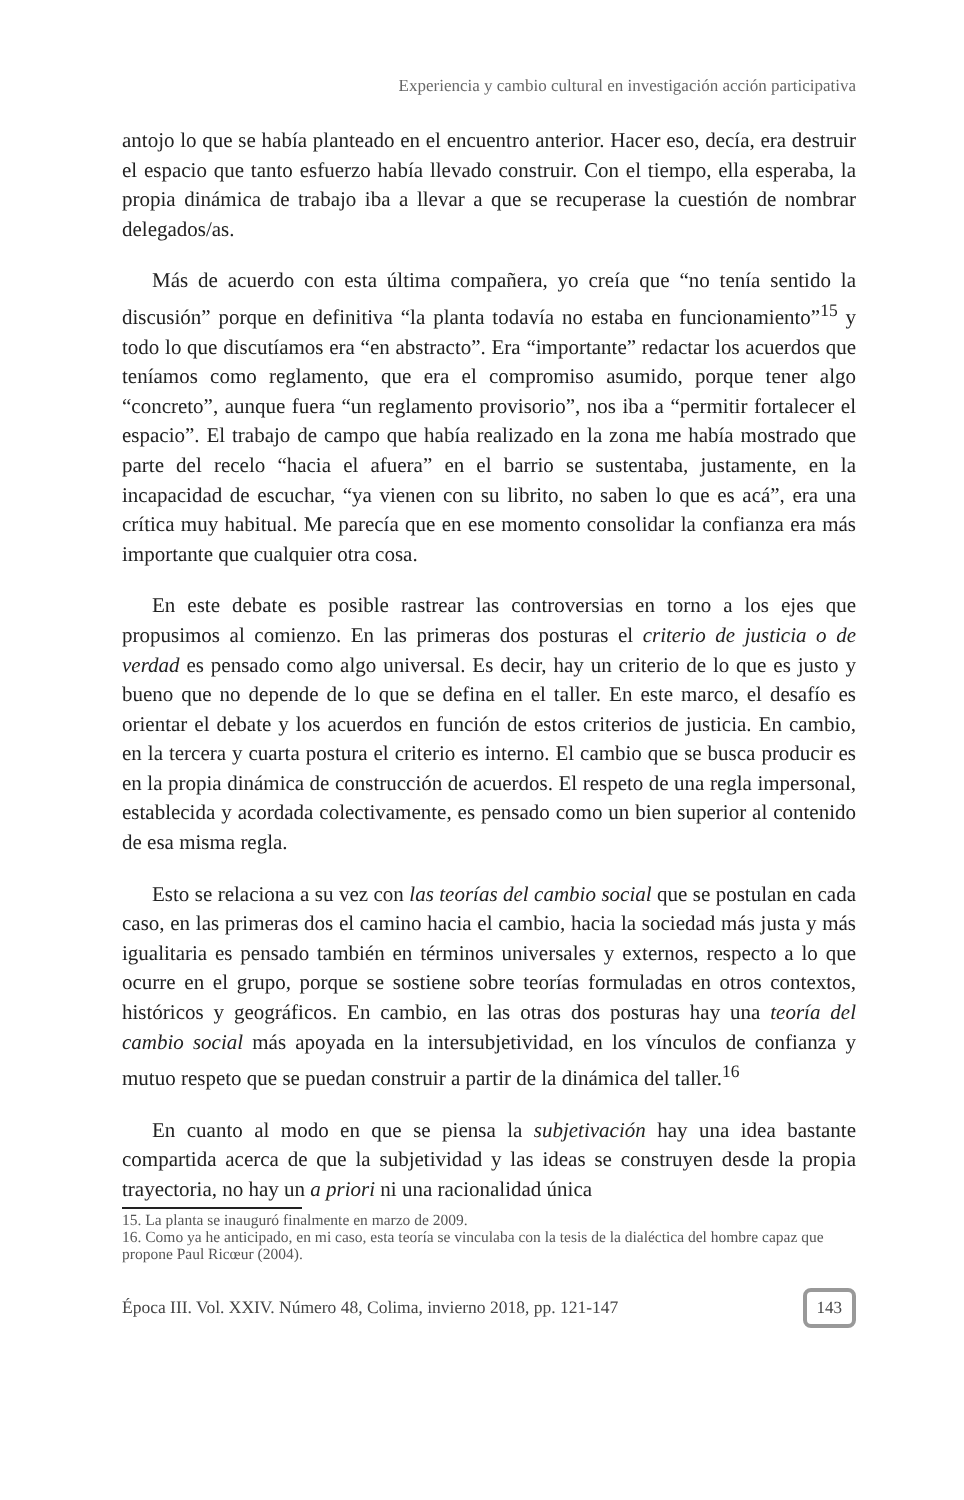Experiencia y cambio cultural en investigación acción participativa
antojo lo que se había planteado en el encuentro anterior. Hacer eso, decía, era destruir el espacio que tanto esfuerzo había llevado construir. Con el tiempo, ella esperaba, la propia dinámica de trabajo iba a llevar a que se recuperase la cuestión de nombrar delegados/as.
Más de acuerdo con esta última compañera, yo creía que “no tenía sentido la discusión” porque en definitiva “la planta todavía no estaba en funcionamiento”<sup>15</sup> y todo lo que discutíamos era “en abstracto”. Era “importante” redactar los acuerdos que teníamos como reglamento, que era el compromiso asumido, porque tener algo “concreto”, aunque fuera “un reglamento provisorio”, nos iba a “permitir fortalecer el espacio”. El trabajo de campo que había realizado en la zona me había mostrado que parte del recelo “hacia el afuera” en el barrio se sustentaba, justamente, en la incapacidad de escuchar, “ya vienen con su librito, no saben lo que es acá”, era una crítica muy habitual. Me parecía que en ese momento consolidar la confianza era más importante que cualquier otra cosa.
En este debate es posible rastrear las controversias en torno a los ejes que propusimos al comienzo. En las primeras dos posturas el criterio de justicia o de verdad es pensado como algo universal. Es decir, hay un criterio de lo que es justo y bueno que no depende de lo que se defina en el taller. En este marco, el desafío es orientar el debate y los acuerdos en función de estos criterios de justicia. En cambio, en la tercera y cuarta postura el criterio es interno. El cambio que se busca producir es en la propia dinámica de construcción de acuerdos. El respeto de una regla impersonal, establecida y acordada colectivamente, es pensado como un bien superior al contenido de esa misma regla.
Esto se relaciona a su vez con las teorías del cambio social que se postulan en cada caso, en las primeras dos el camino hacia el cambio, hacia la sociedad más justa y más igualitaria es pensado también en términos universales y externos, respecto a lo que ocurre en el grupo, porque se sostiene sobre teorías formuladas en otros contextos, históricos y geográficos. En cambio, en las otras dos posturas hay una teoría del cambio social más apoyada en la intersubjetividad, en los vínculos de confianza y mutuo respeto que se puedan construir a partir de la dinámica del taller.<sup>16</sup>
En cuanto al modo en que se piensa la subjetivación hay una idea bastante compartida acerca de que la subjetividad y las ideas se construyen desde la propia trayectoria, no hay un a priori ni una racionalidad única
15. La planta se inauguró finalmente en marzo de 2009.
16. Como ya he anticipado, en mi caso, esta teoría se vinculaba con la tesis de la dialéctica del hombre capaz que propone Paul Ricœur (2004).
Época III. Vol. XXIV. Número 48, Colima, invierno 2018, pp. 121-147 143